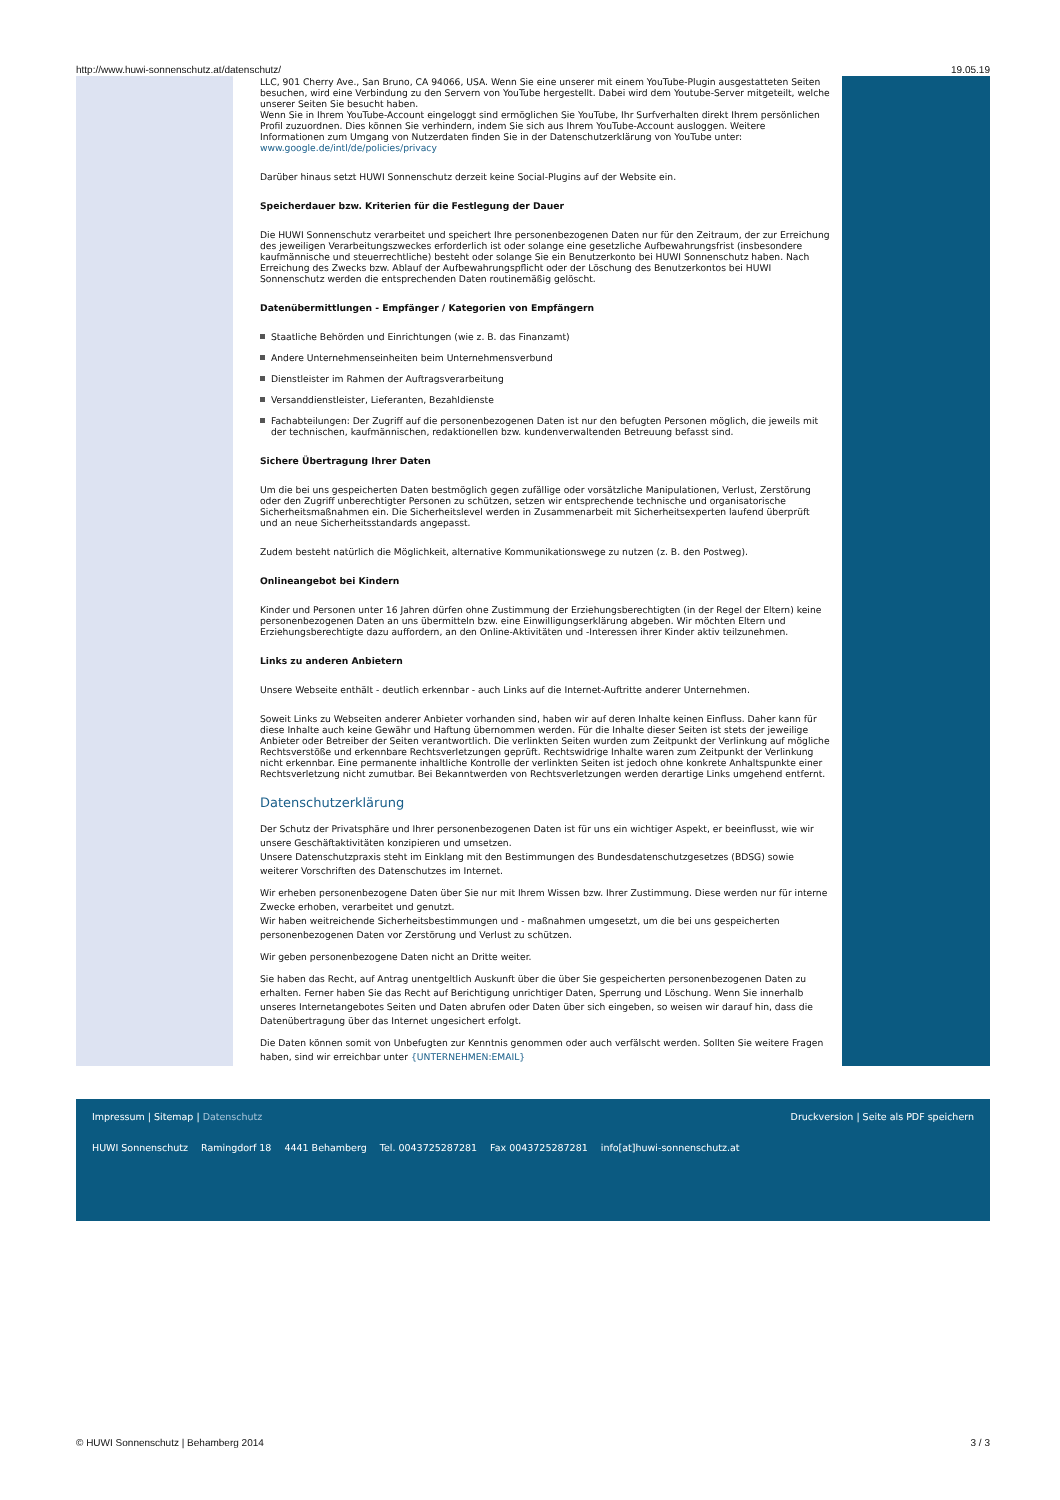http://www.huwi-sonnenschutz.at/datenschutz/ 19.05.19
LLC, 901 Cherry Ave., San Bruno, CA 94066, USA. Wenn Sie eine unserer mit einem YouTube-Plugin ausgestatteten Seiten besuchen, wird eine Verbindung zu den Servern von YouTube hergestellt. Dabei wird dem Youtube-Server mitgeteilt, welche unserer Seiten Sie besucht haben.
Wenn Sie in Ihrem YouTube-Account eingeloggt sind ermöglichen Sie YouTube, Ihr Surfverhalten direkt Ihrem persönlichen Profil zuzuordnen. Dies können Sie verhindern, indem Sie sich aus Ihrem YouTube-Account ausloggen. Weitere Informationen zum Umgang von Nutzerdaten finden Sie in der Datenschutzerklärung von YouTube unter: www.google.de/intl/de/policies/privacy
Darüber hinaus setzt HUWI Sonnenschutz derzeit keine Social-Plugins auf der Website ein.
Speicherdauer bzw. Kriterien für die Festlegung der Dauer
Die HUWI Sonnenschutz verarbeitet und speichert Ihre personenbezogenen Daten nur für den Zeitraum, der zur Erreichung des jeweiligen Verarbeitungszweckes erforderlich ist oder solange eine gesetzliche Aufbewahrungsfrist (insbesondere kaufmännische und steuerrechtliche) besteht oder solange Sie ein Benutzerkonto bei HUWI Sonnenschutz haben. Nach Erreichung des Zwecks bzw. Ablauf der Aufbewahrungspflicht oder der Löschung des Benutzerkontos bei HUWI Sonnenschutz werden die entsprechenden Daten routinemäßig gelöscht.
Datenübermittlungen - Empfänger / Kategorien von Empfängern
Staatliche Behörden und Einrichtungen (wie z. B. das Finanzamt)
Andere Unternehmenseinheiten beim Unternehmensverbund
Dienstleister im Rahmen der Auftragsverarbeitung
Versanddienstleister, Lieferanten, Bezahldienste
Fachabteilungen: Der Zugriff auf die personenbezogenen Daten ist nur den befugten Personen möglich, die jeweils mit der technischen, kaufmännischen, redaktionellen bzw. kundenverwaltenden Betreuung befasst sind.
Sichere Übertragung Ihrer Daten
Um die bei uns gespeicherten Daten bestmöglich gegen zufällige oder vorsätzliche Manipulationen, Verlust, Zerstörung oder den Zugriff unberechtigter Personen zu schützen, setzen wir entsprechende technische und organisatorische Sicherheitsmaßnahmen ein. Die Sicherheitslevel werden in Zusammenarbeit mit Sicherheitsexperten laufend überprüft und an neue Sicherheitsstandards angepasst.
Zudem besteht natürlich die Möglichkeit, alternative Kommunikationswege zu nutzen (z. B. den Postweg).
Onlineangebot bei Kindern
Kinder und Personen unter 16 Jahren dürfen ohne Zustimmung der Erziehungsberechtigten (in der Regel der Eltern) keine personenbezogenen Daten an uns übermitteln bzw. eine Einwilligungserklärung abgeben. Wir möchten Eltern und Erziehungsberechtigte dazu auffordern, an den Online-Aktivitäten und -Interessen ihrer Kinder aktiv teilzunehmen.
Links zu anderen Anbietern
Unsere Webseite enthält - deutlich erkennbar - auch Links auf die Internet-Auftritte anderer Unternehmen.
Soweit Links zu Webseiten anderer Anbieter vorhanden sind, haben wir auf deren Inhalte keinen Einfluss. Daher kann für diese Inhalte auch keine Gewähr und Haftung übernommen werden. Für die Inhalte dieser Seiten ist stets der jeweilige Anbieter oder Betreiber der Seiten verantwortlich. Die verlinkten Seiten wurden zum Zeitpunkt der Verlinkung auf mögliche Rechtsverstöße und erkennbare Rechtsverletzungen geprüft. Rechtswidrige Inhalte waren zum Zeitpunkt der Verlinkung nicht erkennbar. Eine permanente inhaltliche Kontrolle der verlinkten Seiten ist jedoch ohne konkrete Anhaltspunkte einer Rechtsverletzung nicht zumutbar. Bei Bekanntwerden von Rechtsverletzungen werden derartige Links umgehend entfernt.
Datenschutzerklärung
Der Schutz der Privatsphäre und Ihrer personenbezogenen Daten ist für uns ein wichtiger Aspekt, er beeinflusst, wie wir unsere Geschäftaktivitäten konzipieren und umsetzen.
Unsere Datenschutzpraxis steht im Einklang mit den Bestimmungen des Bundesdatenschutzgesetzes (BDSG) sowie weiterer Vorschriften des Datenschutzes im Internet.
Wir erheben personenbezogene Daten über Sie nur mit Ihrem Wissen bzw. Ihrer Zustimmung. Diese werden nur für interne Zwecke erhoben, verarbeitet und genutzt.
Wir haben weitreichende Sicherheitsbestimmungen und - maßnahmen umgesetzt, um die bei uns gespeicherten personenbezogenen Daten vor Zerstörung und Verlust zu schützen.
Wir geben personenbezogene Daten nicht an Dritte weiter.
Sie haben das Recht, auf Antrag unentgeltlich Auskunft über die über Sie gespeicherten personenbezogenen Daten zu erhalten. Ferner haben Sie das Recht auf Berichtigung unrichtiger Daten, Sperrung und Löschung. Wenn Sie innerhalb unseres Internetangebotes Seiten und Daten abrufen oder Daten über sich eingeben, so weisen wir darauf hin, dass die Datenübertragung über das Internet ungesichert erfolgt.
Die Daten können somit von Unbefugten zur Kenntnis genommen oder auch verfälscht werden. Sollten Sie weitere Fragen haben, sind wir erreichbar unter {UNTERNEHMEN:EMAIL}
Impressum | Sitemap | Datenschutz Druckversion | Seite als PDF speichern
HUWI Sonnenschutz Ramingdorf 18 4441 Behamberg Tel. 0043725287281 Fax 0043725287281 info[at]huwi-sonnenschutz.at
© HUWI Sonnenschutz | Behamberg 2014 3 / 3